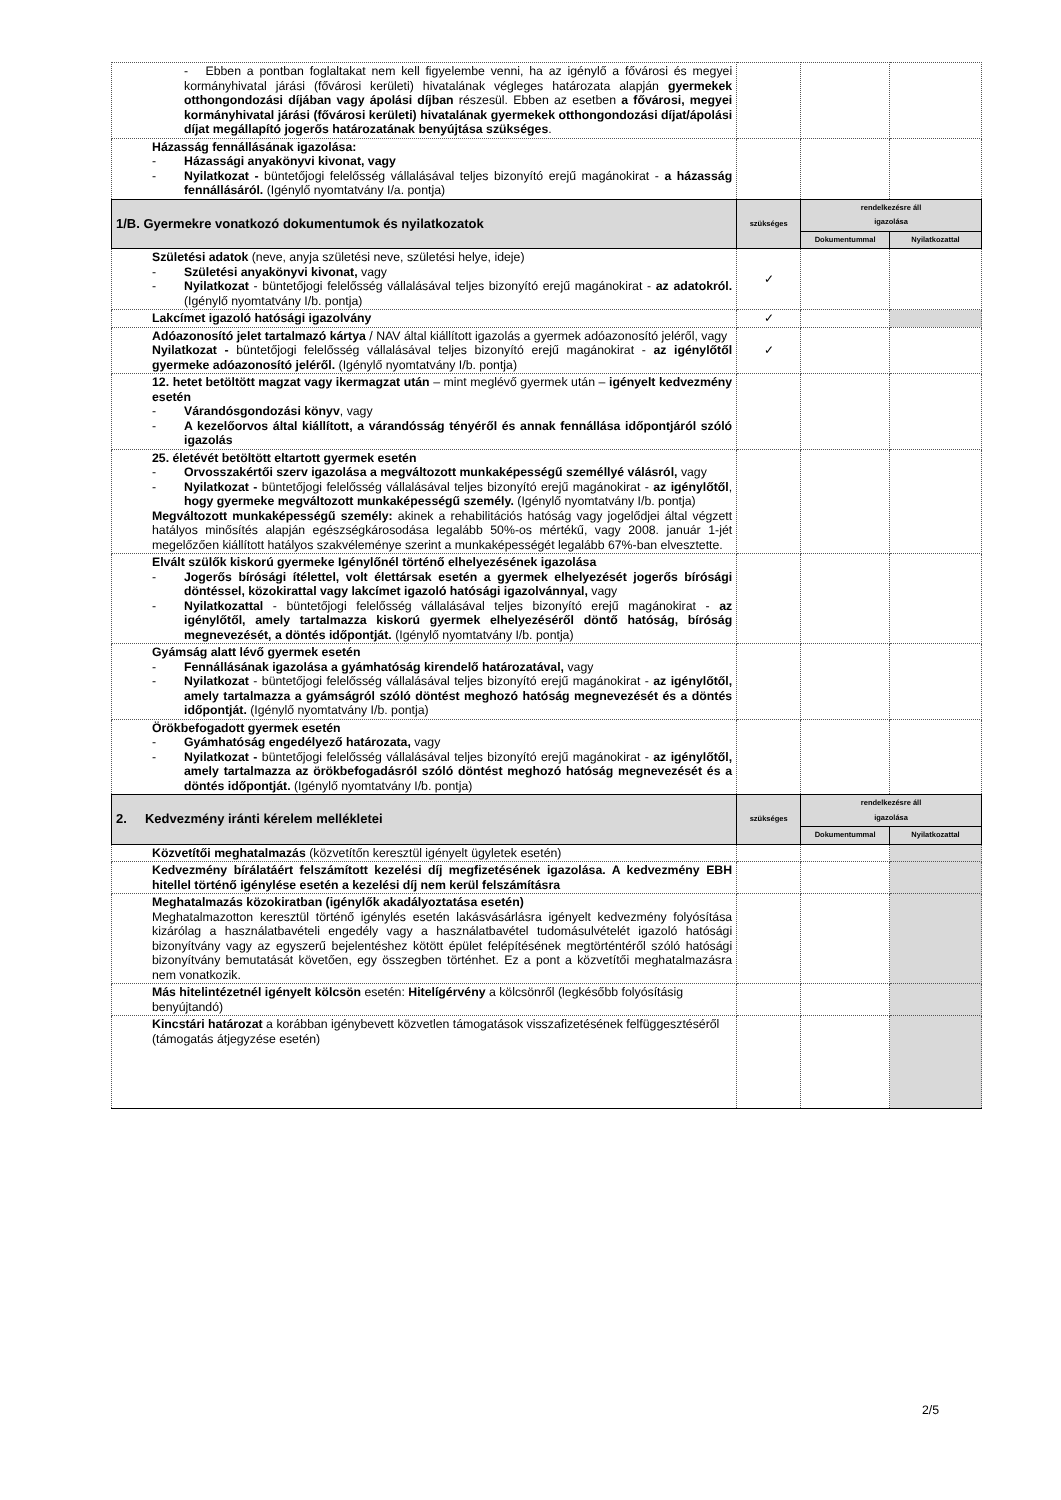| - Ebben a pontban foglaltakat nem kell figyelembe venni, ha az igénylő a fővárosi és megyei kormányhivatal járási (fővárosi kerületi) hivatalának végleges határozata alapján gyermekek otthongondozási díjában vagy ápolási díjban részesül. Ebben az esetben a fővárosi, megyei kormányhivatal járási (fővárosi kerületi) hivatalának gyermekek otthongondozási díjat/ápolási díjat megállapító jogerős határozatának benyújtása szükséges . | | | |
| Házasság fennállásának igazolása: - Házassági anyakönyvi kivonat, vagy - Nyilatkozat - büntetőjogi felelősség vállalásával teljes bizonyító erejű magánokirat - a házasság fennállásáról. (Igénylő nyomtatvány I/a. pontja) | | | |
| 1/B. Gyermekre vonatkozó dokumentumok és nyilatkozatok | szükséges | rendelkezésre áll igazolása | |
| | | Dokumentummal | Nyilatkozattal |
| Születési adatok (neve, anyja születési neve, születési helye, ideje) - Születési anyakönyvi kivonat, vagy - Nyilatkozat - büntetőjogi felelősség vállalásával teljes bizonyító erejű magánokirat - az adatokról. (Igénylő nyomtatvány I/b. pontja) | ✓ | | |
| Lakcímet igazoló hatósági igazolvány | ✓ | | |
| Adóazonosító jelet tartalmazó kártya / NAV által kiállított igazolás a gyermek adóazonosító jeléről, vagy Nyilatkozat - büntetőjogi felelősség vállalásával teljes bizonyító erejű magánokirat - az igénylőtől gyermeke adóazonosító jeléről. (Igénylő nyomtatvány I/b. pontja) | ✓ | | |
| 12. hetet betöltött magzat vagy ikermagzat után – mint meglévő gyermek után – igényelt kedvezmény esetén - Várandósgondozási könyv , vagy - A kezelőorvos által kiállított, a várandósság tényéről és annak fennállása időpontjáról szóló igazolás | | | |
| 25. életévét betöltött eltartott gyermek esetén - Orvosszakértői szerv igazolása a megváltozott munkaképességű személlyé válásról, vagy - Nyilatkozat - büntetőjogi felelősség vállalásával teljes bizonyító erejű magánokirat - az igénylőtől , hogy gyermeke megváltozott munkaképességű személy. (Igénylő nyomtatvány I/b. pontja) Megváltozott munkaképességű személy: akinek a rehabilitációs hatóság vagy jogelődjei által végzett hatályos minősítés alapján egészségkárosodása legalább 50%-os mértékű, vagy 2008. január 1-jét megelőzően kiállított hatályos szakvéleménye szerint a munkaképességét legalább 67%-ban elvesztette. | | | |
| Elvált szülők kiskorú gyermeke Igénylőnél történő elhelyezésének igazolása - Jogerős bírósági ítélettel, volt élettársak esetén a gyermek elhelyezését jogerős bírósági döntéssel, közokirattal vagy lakcímet igazoló hatósági igazolvánnyal, vagy - Nyilatkozattal - büntetőjogi felelősség vállalásával teljes bizonyító erejű magánokirat - az igénylőtől, amely tartalmazza kiskorú gyermek elhelyezéséről döntő hatóság, bíróság megnevezését, a döntés időpontját. (Igénylő nyomtatvány I/b. pontja) | | | |
| Gyámság alatt lévő gyermek esetén - Fennállásának igazolása a gyámhatóság kirendelő határozatával, vagy - Nyilatkozat - büntetőjogi felelősség vállalásával teljes bizonyító erejű magánokirat - az igénylőtől, amely tartalmazza a gyámságról szóló döntést meghozó hatóság megnevezését és a döntés időpontját. (Igénylő nyomtatvány I/b. pontja) | | | |
| Örökbefogadott gyermek esetén - Gyámhatóság engedélyező határozata, vagy - Nyilatkozat - büntetőjogi felelősség vállalásával teljes bizonyító erejű magánokirat - az igénylőtől, amely tartalmazza az örökbefogadásról szóló döntést meghozó hatóság megnevezését és a döntés időpontját. (Igénylő nyomtatvány I/b. pontja) | | | |
| 2. Kedvezmény iránti kérelem mellékletei | szükséges | rendelkezésre áll igazolása | |
| | | Dokumentummal | Nyilatkozattal |
| Közvetítői meghatalmazás (közvetítőn keresztül igényelt ügyletek esetén) | | | |
| Kedvezmény bírálatáért felszámított kezelési díj megfizetésének igazolása. A kedvezmény EBH hitellel történő igénylése esetén a kezelési díj nem kerül felszámításra | | | |
| Meghatalmazás közokiratban (igénylők akadályoztatása esetén) Meghatalmazotton keresztül történő igénylés esetén lakásvásárlásra igényelt kedvezmény folyósítása kizárólag a használatbavételi engedély vagy a használatbavétel tudomásulvételét igazoló hatósági bizonyítvány vagy az egyszerű bejelentéshez kötött épület felépítésének megtörténtéről szóló hatósági bizonyítvány bemutatását követően, egy összegben történhet. Ez a pont a közvetítői meghatalmazásra nem vonatkozik. | | | |
| Más hitelintézetnél igényelt kölcsön esetén: Hitelígérvény a kölcsönről (legkésőbb folyósításig benyújtandó) | | | |
| Kincstári határozat a korábban igénybevett közvetlen támogatások visszafizetésének felfüggesztéséről (támogatás átjegyzése esetén) | | | |
2/5